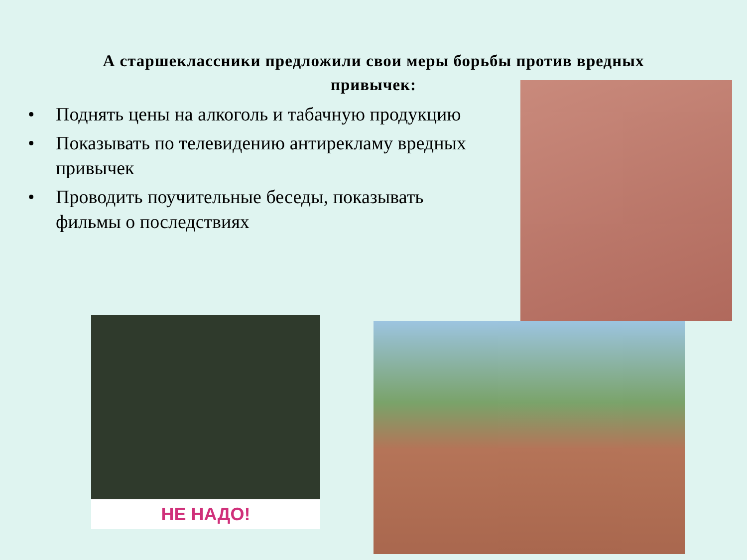А старшеклассники предложили свои меры борьбы против вредных привычек:
• Поднять цены на алкоголь и табачную продукцию
• Показывать по телевидению антирекламу вредных привычек
• Проводить поучительные беседы, показывать фильмы о последствиях
НЕ НАДО!